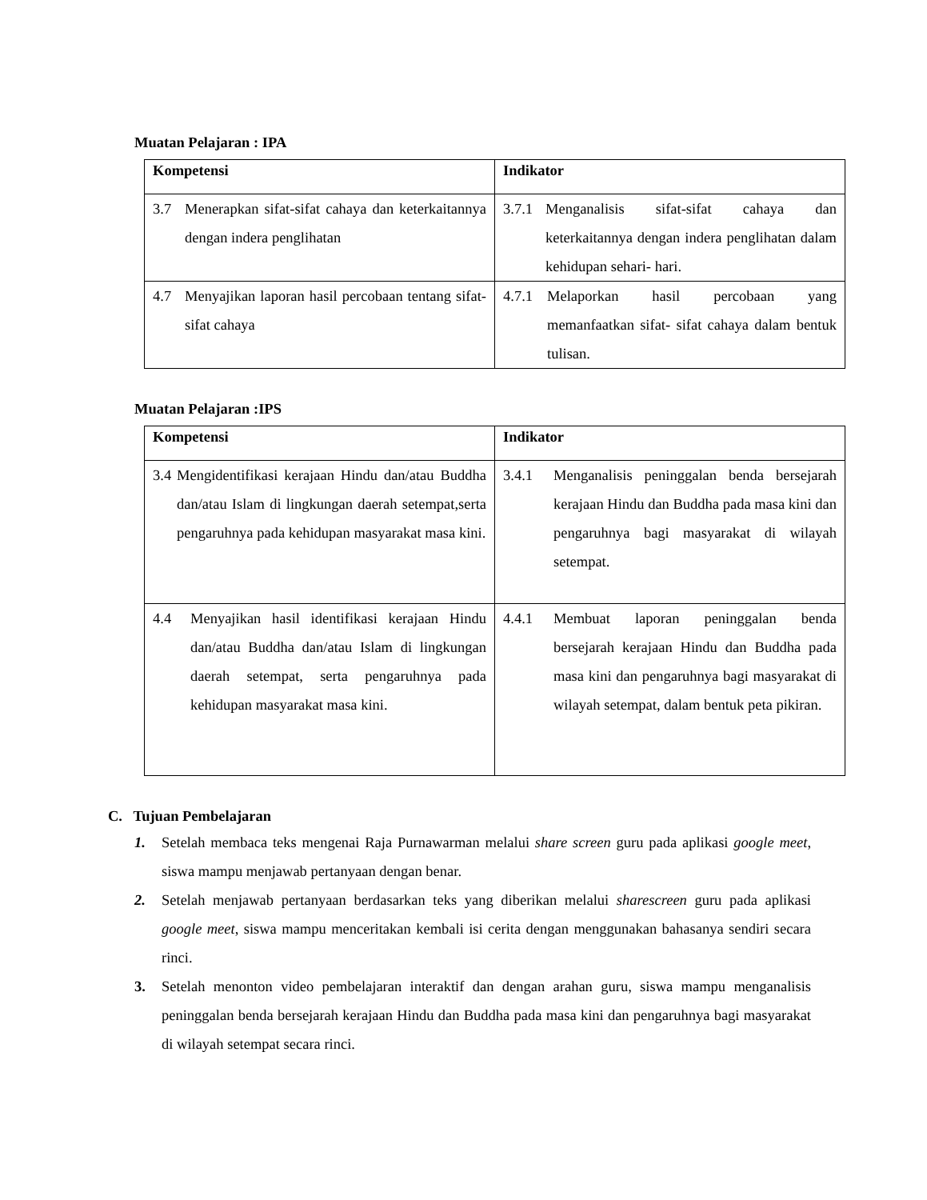Muatan Pelajaran : IPA
| Kompetensi | Indikator |
| --- | --- |
| 3.7 Menerapkan sifat-sifat cahaya dan keterkaitannya dengan indera penglihatan | 3.7.1 Menganalisis sifat-sifat cahaya dan keterkaitannya dengan indera penglihatan dalam kehidupan sehari- hari. |
| 4.7 Menyajikan laporan hasil percobaan tentang sifat-sifat cahaya | 4.7.1 Melaporkan hasil percobaan yang memanfaatkan sifat- sifat cahaya dalam bentuk tulisan. |
Muatan Pelajaran :IPS
| Kompetensi | Indikator |
| --- | --- |
| 3.4 Mengidentifikasi kerajaan Hindu dan/atau Buddha dan/atau Islam di lingkungan daerah setempat,serta pengaruhnya pada kehidupan masyarakat masa kini. | 3.4.1 Menganalisis peninggalan benda bersejarah kerajaan Hindu dan Buddha pada masa kini dan pengaruhnya bagi masyarakat di wilayah setempat. |
| 4.4 Menyajikan hasil identifikasi kerajaan Hindu dan/atau Buddha dan/atau Islam di lingkungan daerah setempat, serta pengaruhnya pada kehidupan masyarakat masa kini. | 4.4.1 Membuat laporan peninggalan benda bersejarah kerajaan Hindu dan Buddha pada masa kini dan pengaruhnya bagi masyarakat di wilayah setempat, dalam bentuk peta pikiran. |
C. Tujuan Pembelajaran
1. Setelah membaca teks mengenai Raja Purnawarman melalui share screen guru pada aplikasi google meet, siswa mampu menjawab pertanyaan dengan benar.
2. Setelah menjawab pertanyaan berdasarkan teks yang diberikan melalui sharescreen guru pada aplikasi google meet, siswa mampu menceritakan kembali isi cerita dengan menggunakan bahasanya sendiri secara rinci.
3. Setelah menonton video pembelajaran interaktif dan dengan arahan guru, siswa mampu menganalisis peninggalan benda bersejarah kerajaan Hindu dan Buddha pada masa kini dan pengaruhnya bagi masyarakat di wilayah setempat secara rinci.